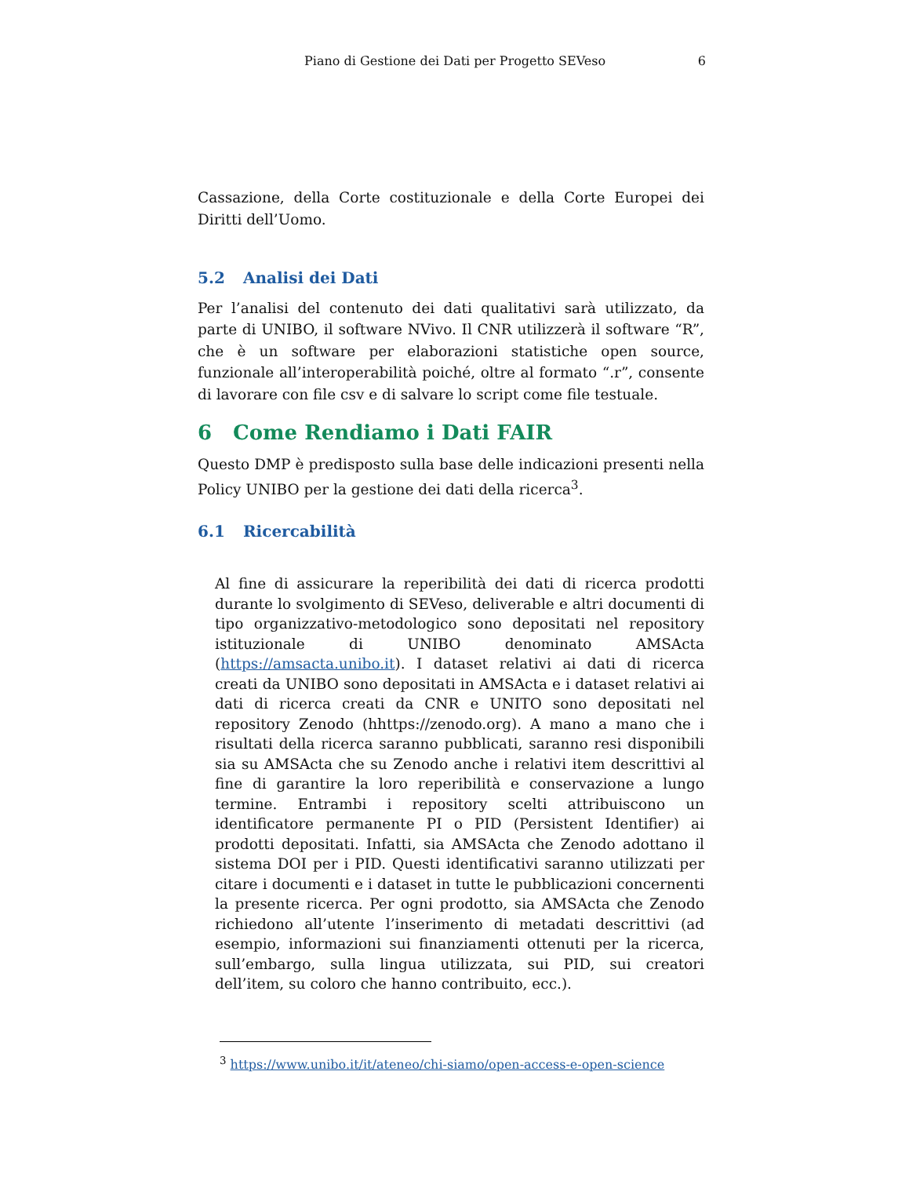Piano di Gestione dei Dati per Progetto SEVeso 6
Cassazione, della Corte costituzionale e della Corte Europei dei Diritti dell’Uomo.
5.2 Analisi dei Dati
Per l’analisi del contenuto dei dati qualitativi sarà utilizzato, da parte di UNIBO, il software NVivo. Il CNR utilizzerà il software “R”, che è un software per elaborazioni statistiche open source, funzionale all’interoperabilità poiché, oltre al formato “.r”, consente di lavorare con file csv e di salvare lo script come file testuale.
6 Come Rendiamo i Dati FAIR
Questo DMP è predisposto sulla base delle indicazioni presenti nella Policy UNIBO per la gestione dei dati della ricerca<sup>3</sup>.
6.1 Ricercabilità
Al fine di assicurare la reperibilità dei dati di ricerca prodotti durante lo svolgimento di SEVeso, deliverable e altri documenti di tipo organizzativo-metodologico sono depositati nel repository istituzionale di UNIBO denominato AMSActa (https://amsacta.unibo.it). I dataset relativi ai dati di ricerca creati da UNIBO sono depositati in AMSActa e i dataset relativi ai dati di ricerca creati da CNR e UNITO sono depositati nel repository Zenodo (hhttps://zenodo.org). A mano a mano che i risultati della ricerca saranno pubblicati, saranno resi disponibili sia su AMSActa che su Zenodo anche i relativi item descrittivi al fine di garantire la loro reperibilità e conservazione a lungo termine. Entrambi i repository scelti attribuiscono un identificatore permanente PI o PID (Persistent Identifier) ai prodotti depositati. Infatti, sia AMSActa che Zenodo adottano il sistema DOI per i PID. Questi identificativi saranno utilizzati per citare i documenti e i dataset in tutte le pubblicazioni concernenti la presente ricerca. Per ogni prodotto, sia AMSActa che Zenodo richiedono all’utente l’inserimento di metadati descrittivi (ad esempio, informazioni sui finanziamenti ottenuti per la ricerca, sull’embargo, sulla lingua utilizzata, sui PID, sui creatori dell’item, su coloro che hanno contribuito, ecc.).
<sup>3</sup> https://www.unibo.it/it/ateneo/chi-siamo/open-access-e-open-science